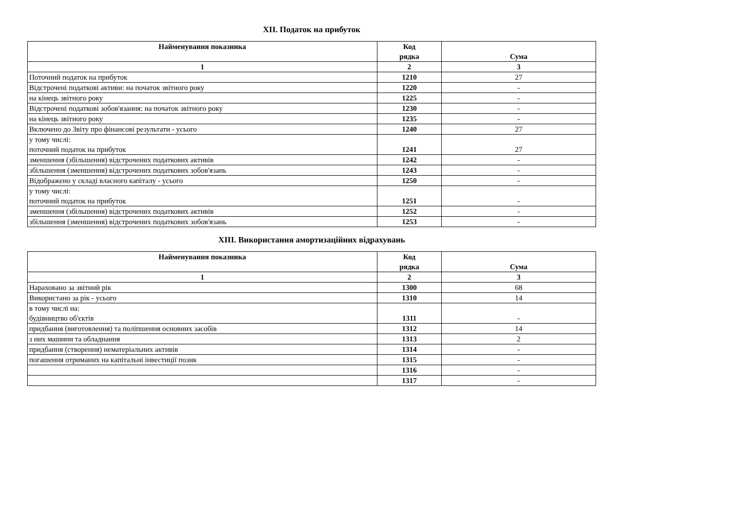XII. Податок на прибуток
| Найменування показника | Код рядка | Сума |
| --- | --- | --- |
| 1 | 2 | 3 |
| Поточний податок на прибуток | 1210 | 27 |
| Відстрочені податкові активи: на початок звітного року | 1220 | - |
| на кінець звітного року | 1225 | - |
| Відстрочені податкові зобов'язання: на початок звітного року | 1230 | - |
| на кінець звітного року | 1235 | - |
| Включено до Звіту про фінансові результати - усього | 1240 | 27 |
| у тому числі: поточний податок на прибуток | 1241 | 27 |
| зменшення (збільшення) відстрочених податкових активів | 1242 | - |
| збільшення (зменшення) відстрочених податкових зобов'язань | 1243 | - |
| Відображено у складі власного капіталу - усього | 1250 | - |
| у тому числі: поточний податок на прибуток | 1251 | - |
| зменшення (збільшення) відстрочених податкових активів | 1252 | - |
| збільшення (зменшення) відстрочених податкових зобов'язань | 1253 | - |
XIII. Використання амортизаційних відрахувань
| Найменування показника | Код рядка | Сума |
| --- | --- | --- |
| 1 | 2 | 3 |
| Нараховано за звітний рік | 1300 | 68 |
| Використано за рік - усього | 1310 | 14 |
| в тому числі на: будівництво об'єктів | 1311 | - |
| придбання (виготовлення) та поліпшення основних засобів | 1312 | 14 |
| з них машини та обладнання | 1313 | 2 |
| придбання (створення) нематеріальних активів | 1314 | - |
| погашення отриманих на капітальні інвестиції позик | 1315 | - |
| | 1316 | - |
| | 1317 | - |